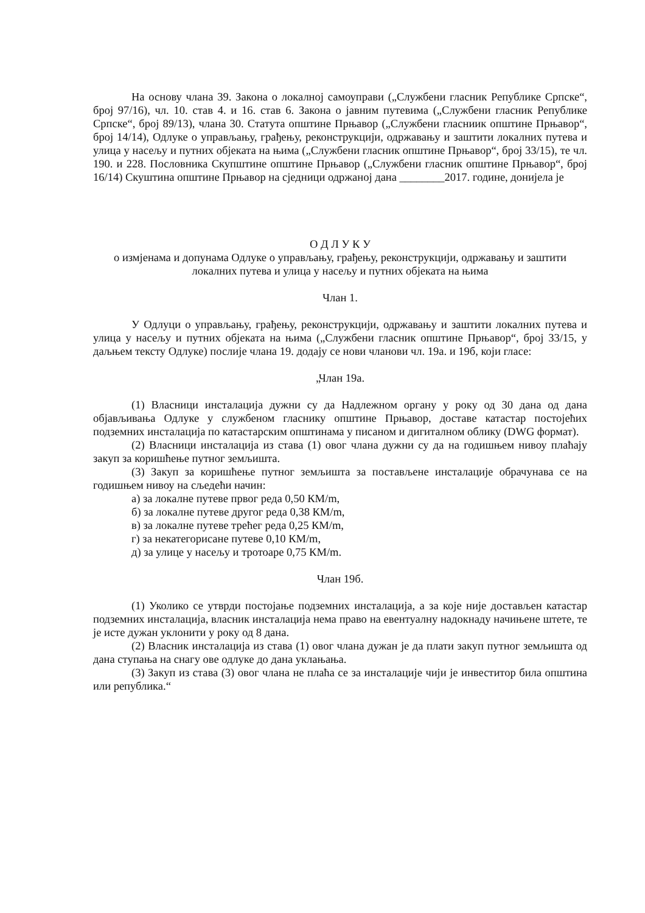На основу члана 39. Закона о локалној самоуправи („Службени гласник Републике Српске“, број 97/16), чл. 10. став 4. и 16. став 6. Закона о јавним путевима („Службени гласник Републике Српске“, број 89/13), члана 30. Статута општине Прњавор („Службени гласниик општине Прњавор“, број 14/14), Одлуке о управљању, грађењу, реконструкцији, одржавању и заштити локалних путева и улица у насељу и путних објеката на њима („Службени гласник општине Прњавор“, број 33/15), те чл. 190. и 228. Пословника Скупштине општине Прњавор („Службени гласник општине Прњавор“, број 16/14) Скуштина општине Прњавор на сједници одржаној дана ________2017. године, донијела је
О Д Л У К У
о измјенама и допунама Одлуке о управљању, грађењу, реконструкцији, одржавању и заштити локалних путева и улица у насељу и путних објеката на њима
Члан 1.
У Одлуци о управљању, грађењу, реконструкцији, одржавању и заштити локалних путева и улица у насељу и путних објеката на њима („Службени гласник општине Прњавор“, број 33/15, у даљњем тексту Одлуке) послије члана 19. додају се нови чланови чл. 19а. и 19б, који гласе:
„Члан 19а.
(1) Власници инсталација дужни су да Надлежном органу у року од 30 дана од дана објављивања Одлуке у службеном гласнику општине Прњавор, доставе катастар постојећих подземних инсталација по катастарским општинама у писаном и дигиталном облику (DWG формат).
(2) Власници инсталација из става (1) овог члана дужни су да на годишњем нивоу плаћају закуп за коришћење путног земљишта.
(3) Закуп за коришћење путног земљишта за постављене инсталације обрачунава се на годишњем нивоу на сљедећи начин:
а) за локалне путеве првог реда 0,50 КМ/m,
б) за локалне путеве другог реда 0,38 КМ/m,
в) за локалне путеве трећег реда 0,25 КМ/m,
г) за некатегорисане путеве 0,10 КМ/m,
д) за улице у насељу и тротоаре 0,75 КМ/m.
Члан 19б.
(1) Уколико се утврди постојање подземних инсталација, а за које није достављен катастар подземних инсталација, власник инсталација нема право на евентуалну надокнаду начињене штете, те је исте дужан уклонити у року од 8 дана.
(2) Власник инсталација из става (1) овог члана дужан је да плати закуп путног земљишта од дана ступања на снагу ове одлуке до дана уклањања.
(3) Закуп из става (3) овог члана не плаћа се за инсталације чији је инвеститор била општина или република.“